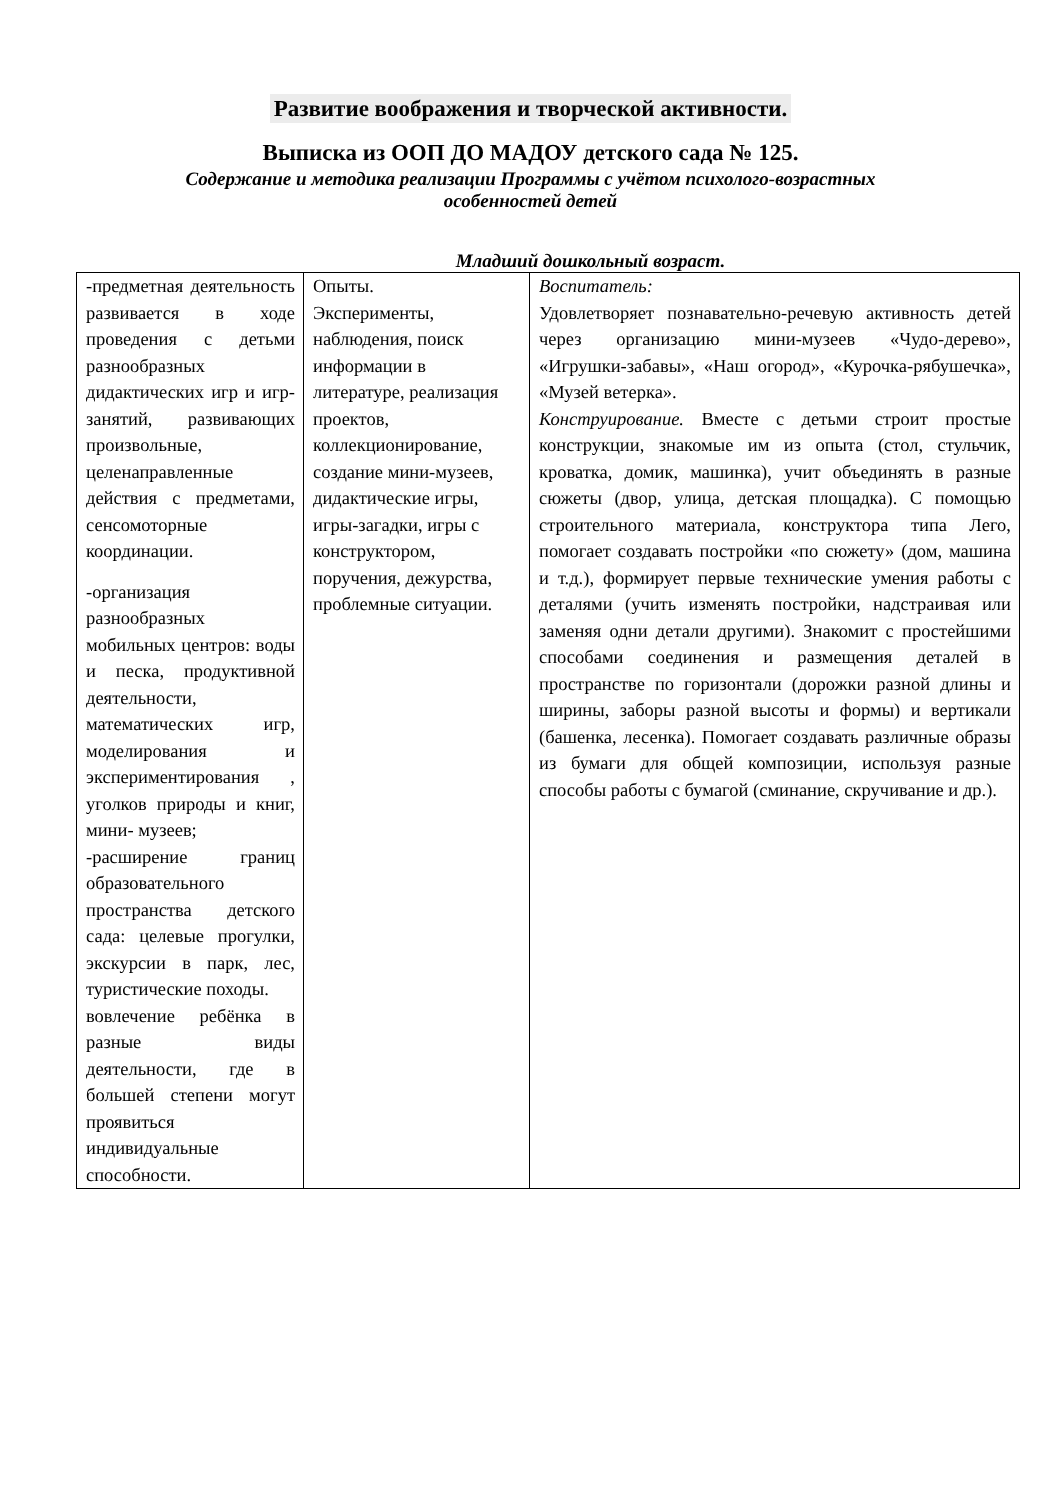Развитие воображения и творческой активности.
Выписка из ООП ДО МАДОУ детского сада № 125.
Содержание и методика реализации Программы с учётом психолого-возрастных особенностей детей
Младший дошкольный возраст.
| -предметная деятельность развивается в ходе проведения с детьми разнообразных дидактических игр и игр-занятий, развивающих произвольные, целенаправленные действия с предметами, сенсомоторные координации. -организация разнообразных мобильных центров: воды и песка, продуктивной деятельности, математических игр, моделирования и экспериментирования , уголков природы и книг, мини- музеев; -расширение границ образовательного пространства детского сада: целевые прогулки, экскурсии в парк, лес, туристические походы. вовлечение ребёнка в разные виды деятельности, где в большей степени могут проявиться индивидуальные способности. | Опыты. Эксперименты, наблюдения, поиск информации в литературе, реализация проектов, коллекционирование, создание мини-музеев, дидактические игры, игры-загадки, игры с конструктором, поручения, дежурства, проблемные ситуации. | Воспитатель: Удовлетворяет познавательно-речевую активность детей через организацию мини-музеев «Чудо-дерево», «Игрушки-забавы», «Наш огород», «Курочка-рябушечка», «Музей ветерка». Конструирование. Вместе с детьми строит простые конструкции, знакомые им из опыта (стол, стульчик, кроватка, домик, машинка), учит объединять в разные сюжеты (двор, улица, детская площадка). С помощью строительного материала, конструктора типа Лего, помогает создавать постройки «по сюжету» (дом, машина и т.д.), формирует первые технические умения работы с деталями (учить изменять постройки, надстраивая или заменяя одни детали другими). Знакомит с простейшими способами соединения и размещения деталей в пространстве по горизонтали (дорожки разной длины и ширины, заборы разной высоты и формы) и вертикали (башенка, лесенка). Помогает создавать различные образы из бумаги для общей композиции, используя разные способы работы с бумагой (сминание, скручивание и др.). |